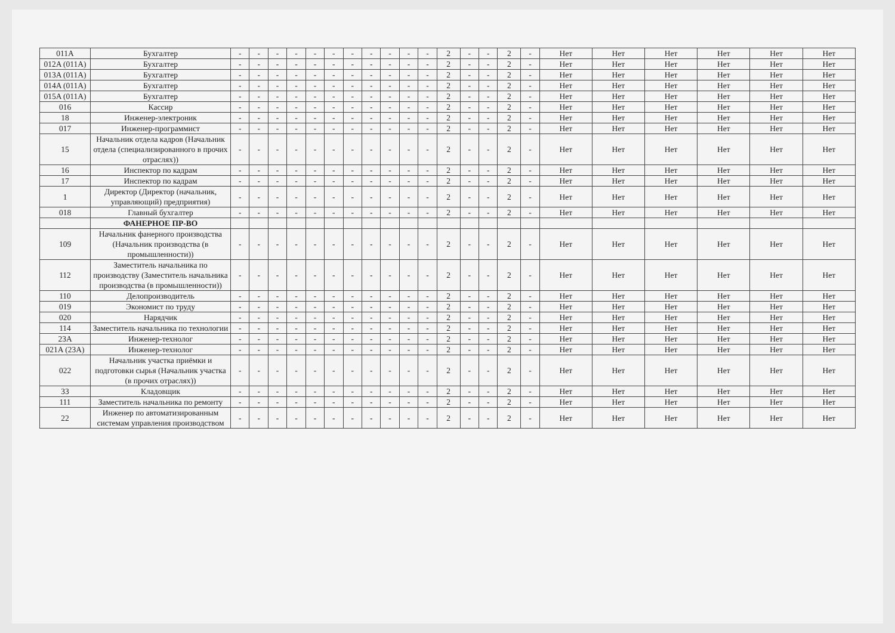| 011A | Бухгалтер | - | - | - | - | - | - | - | - | - | - | - | 2 | - | - | 2 | - | Нет | Нет | Нет | Нет | Нет | Нет |
| 012A (011A) | Бухгалтер | - | - | - | - | - | - | - | - | - | - | - | 2 | - | - | 2 | - | Нет | Нет | Нет | Нет | Нет | Нет |
| 013A (011A) | Бухгалтер | - | - | - | - | - | - | - | - | - | - | - | 2 | - | - | 2 | - | Нет | Нет | Нет | Нет | Нет | Нет |
| 014A (011A) | Бухгалтер | - | - | - | - | - | - | - | - | - | - | - | 2 | - | - | 2 | - | Нет | Нет | Нет | Нет | Нет | Нет |
| 015A (011A) | Бухгалтер | - | - | - | - | - | - | - | - | - | - | - | 2 | - | - | 2 | - | Нет | Нет | Нет | Нет | Нет | Нет |
| 016 | Кассир | - | - | - | - | - | - | - | - | - | - | - | 2 | - | - | 2 | - | Нет | Нет | Нет | Нет | Нет | Нет |
| 18 | Инженер-электроник | - | - | - | - | - | - | - | - | - | - | - | 2 | - | - | 2 | - | Нет | Нет | Нет | Нет | Нет | Нет |
| 017 | Инженер-программист | - | - | - | - | - | - | - | - | - | - | - | 2 | - | - | 2 | - | Нет | Нет | Нет | Нет | Нет | Нет |
| 15 | Начальник отдела кадров (Начальник отдела (специализированного в прочих отраслях)) | - | - | - | - | - | - | - | - | - | - | - | 2 | - | - | 2 | - | Нет | Нет | Нет | Нет | Нет | Нет |
| 16 | Инспектор по кадрам | - | - | - | - | - | - | - | - | - | - | - | 2 | - | - | 2 | - | Нет | Нет | Нет | Нет | Нет | Нет |
| 17 | Инспектор по кадрам | - | - | - | - | - | - | - | - | - | - | - | 2 | - | - | 2 | - | Нет | Нет | Нет | Нет | Нет | Нет |
| 1 | Директор (Директор (начальник, управляющий) предприятия) | - | - | - | - | - | - | - | - | - | - | - | 2 | - | - | 2 | - | Нет | Нет | Нет | Нет | Нет | Нет |
| 018 | Главный бухгалтер | - | - | - | - | - | - | - | - | - | - | - | 2 | - | - | 2 | - | Нет | Нет | Нет | Нет | Нет | Нет |
| | ФАНЕРНОЕ ПР-ВО | | | | | | | | | | | | | | | | | | | | | | |
| 109 | Начальник фанерного производства (Начальник производства (в промышленности)) | - | - | - | - | - | - | - | - | - | - | - | 2 | - | - | 2 | - | Нет | Нет | Нет | Нет | Нет | Нет |
| 112 | Заместитель начальника по производству (Заместитель начальника производства (в промышленности)) | - | - | - | - | - | - | - | - | - | - | - | 2 | - | - | 2 | - | Нет | Нет | Нет | Нет | Нет | Нет |
| 110 | Делопроизводитель | - | - | - | - | - | - | - | - | - | - | - | 2 | - | - | 2 | - | Нет | Нет | Нет | Нет | Нет | Нет |
| 019 | Экономист по труду | - | - | - | - | - | - | - | - | - | - | - | 2 | - | - | 2 | - | Нет | Нет | Нет | Нет | Нет | Нет |
| 020 | Нарядчик | - | - | - | - | - | - | - | - | - | - | - | 2 | - | - | 2 | - | Нет | Нет | Нет | Нет | Нет | Нет |
| 114 | Заместитель начальника по технологии | - | - | - | - | - | - | - | - | - | - | - | 2 | - | - | 2 | - | Нет | Нет | Нет | Нет | Нет | Нет |
| 23A | Инженер-технолог | - | - | - | - | - | - | - | - | - | - | - | 2 | - | - | 2 | - | Нет | Нет | Нет | Нет | Нет | Нет |
| 021A (23A) | Инженер-технолог | - | - | - | - | - | - | - | - | - | - | - | 2 | - | - | 2 | - | Нет | Нет | Нет | Нет | Нет | Нет |
| 022 | Начальник участка приёмки и подготовки сырья (Начальник участка (в прочих отраслях)) | - | - | - | - | - | - | - | - | - | - | - | 2 | - | - | 2 | - | Нет | Нет | Нет | Нет | Нет | Нет |
| 33 | Кладовщик | - | - | - | - | - | - | - | - | - | - | - | 2 | - | - | 2 | - | Нет | Нет | Нет | Нет | Нет | Нет |
| 111 | Заместитель начальника по ремонту | - | - | - | - | - | - | - | - | - | - | - | 2 | - | - | 2 | - | Нет | Нет | Нет | Нет | Нет | Нет |
| 22 | Инженер по автоматизированным системам управления производством | - | - | - | - | - | - | - | - | - | - | - | 2 | - | - | 2 | - | Нет | Нет | Нет | Нет | Нет | Нет |